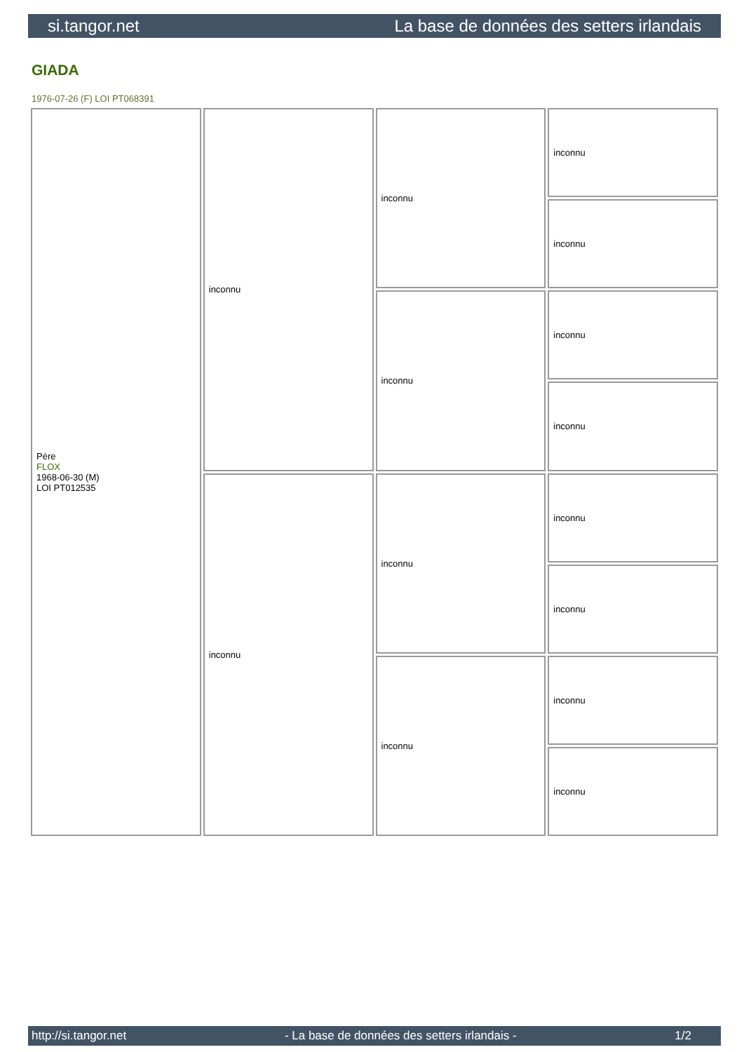si.tangor.net La base de données des setters irlandais
GIADA
1976-07-26 (F) LOI PT068391
| Père FLOX 1968-06-30 (M) LOI PT012535 | inconnu | inconnu | inconnu |
| | | | inconnu |
| | | inconnu | inconnu |
| | | | inconnu |
| | inconnu | inconnu | inconnu |
| | | | inconnu |
| | | inconnu | inconnu |
| | | | inconnu |
http://si.tangor.net - La base de données des setters irlandais - 1/2